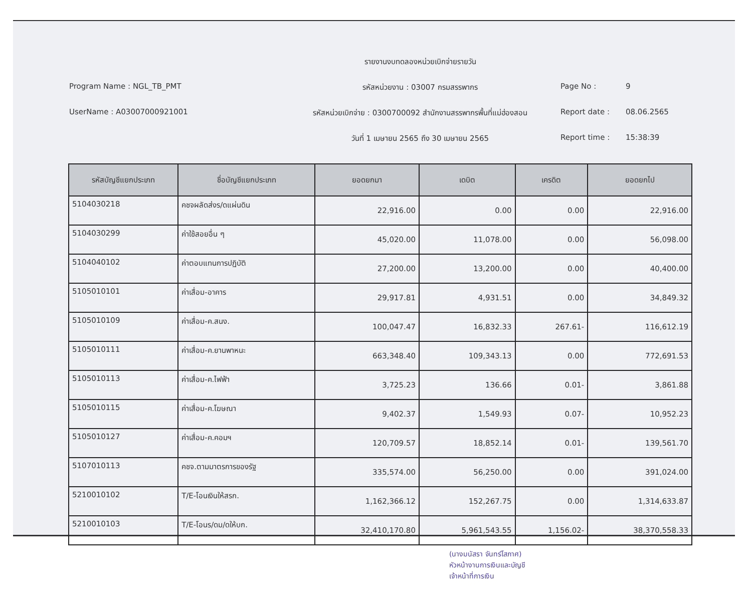รายงานงบทดลองหน่วยเบิกจ่ายรายวัน
Program Name : NGL_TB_PMT
รหัสหน่วยงาน : 03007 กรมสรรพากร
Page No :
9
UserName : A03007000921001
รหัสหน่วยเบิกจ่าย : 0300700092 สำนักงานสรรพากรพื้นที่แม่ฮ่องสอน
Report date :
08.06.2565
วันที่ 1 เมษายน 2565 ถึง 30 เมษายน 2565
Report time :
15:38:39
| รหัสบัญชีแยกประเภท | ชื่อบัญชีแยกประเภท | ยอดยกมา | เดบิต | เครดิต | ยอดยกไป |
| --- | --- | --- | --- | --- | --- |
| 5104030218 | คชจผลัดส่งร/ดแผ่นดิน | 22,916.00 | 0.00 | 0.00 | 22,916.00 |
| 5104030299 | ค่าใช้สอยอื่น ๆ | 45,020.00 | 11,078.00 | 0.00 | 56,098.00 |
| 5104040102 | ค่าตอบแทนการปฏิบัติ | 27,200.00 | 13,200.00 | 0.00 | 40,400.00 |
| 5105010101 | ค่าเสื่อม-อาคาร | 29,917.81 | 4,931.51 | 0.00 | 34,849.32 |
| 5105010109 | ค่าเสื่อม-ค.สนง. | 100,047.47 | 16,832.33 | 267.61- | 116,612.19 |
| 5105010111 | ค่าเสื่อม-ค.ยานพาหนะ | 663,348.40 | 109,343.13 | 0.00 | 772,691.53 |
| 5105010113 | ค่าเสื่อม-ค.ไฟฟ้า | 3,725.23 | 136.66 | 0.01- | 3,861.88 |
| 5105010115 | ค่าเสื่อม-ค.โฆษณา | 9,402.37 | 1,549.93 | 0.07- | 10,952.23 |
| 5105010127 | ค่าเสื่อม-ค.คอมฯ | 120,709.57 | 18,852.14 | 0.01- | 139,561.70 |
| 5107010113 | คชจ.ตามมาตรการของรัฐ | 335,574.00 | 56,250.00 | 0.00 | 391,024.00 |
| 5210010102 | T/E-โอนเงินให้สรก. | 1,162,366.12 | 152,267.75 | 0.00 | 1,314,633.87 |
| 5210010103 | T/E-โอนร/ดม/ดให้บก. | 32,410,170.80 | 5,961,543.55 | 1,156.02- | 38,370,558.33 |
(นางมนัสรา จันทร์โสภาศ)
หัวหน้างานการเงินและบัญชี
เจ้าหน้าที่การเงิน